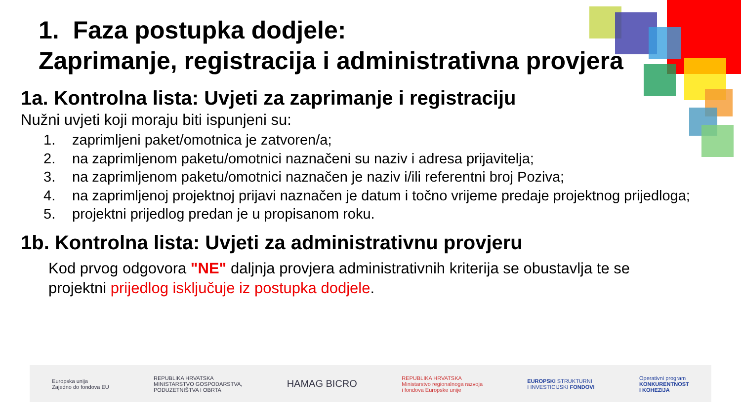1. Faza postupka dodjele:
Zaprimanje, registracija i administrativna provjera
1a. Kontrolna lista: Uvjeti za zaprimanje i registraciju
Nužni uvjeti koji moraju biti ispunjeni su:
1. zaprimljeni paket/omotnica je zatvoren/a;
2. na zaprimljenom paketu/omotnici naznačeni su naziv i adresa prijavitelja;
3. na zaprimljenom paketu/omotnici naznačen je naziv i/ili referentni broj Poziva;
4. na zaprimljenoj projektnoj prijavi naznačen je datum i točno vrijeme predaje projektnog prijedloga;
5. projektni prijedlog predan je u propisanom roku.
1b. Kontrolna lista: Uvjeti za administrativnu provjeru
Kod prvog odgovora "NE" daljnja provjera administrativnih kriterija se obustavlja te se projektni prijedlog isključuje iz postupka dodjele.
Europska unija
Zajedno do fondova EU REPUBLIKA HRVATSKA
MINISTARSTVO GOSPODARSTVA,
PODUZETNIŠTVA I OBRTA HAMAG BICRO REPUBLIKA HRVATSKA
Ministarstvo regionalnoga razvoja
i fondova Europske unije EUROPSKI STRUKTURNI
I INVESTICIJSKI FONDOVI Operativni program
KONKURENTNOST
I KOHEZIJA